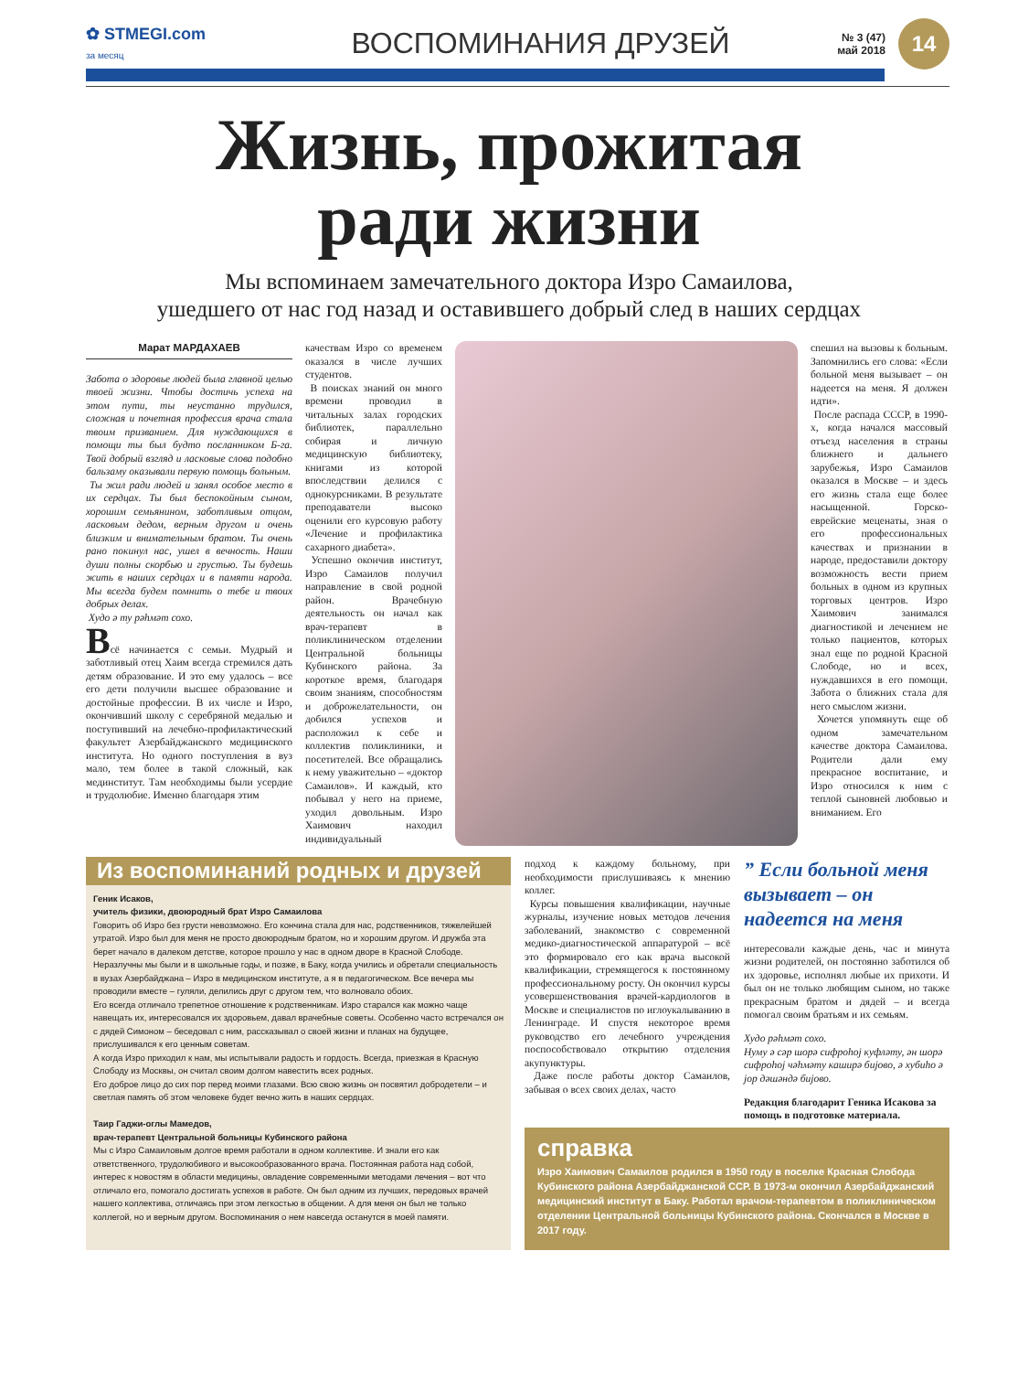✿ STMEGI.com
за месяц
ВОСПОМИНАНИЯ ДРУЗЕЙ
№ 3 (47)
май 2018
14
Жизнь, прожитая
ради жизни
Мы вспоминаем замечательного доктора Изро Самаилова,
ушедшего от нас год назад и оставившего добрый след в наших сердцах
Марат МАРДАХАЕВ
Забота о здоровье людей была главной целью твоей жизни. Чтобы достичь успеха на этом пути, ты неустанно трудился, сложная и почетная профессия врача стала твоим призванием. Для нуждающихся в помощи ты был будто посланником Б-га. Твой добрый взгляд и ласковые слова подобно бальзаму оказывали первую помощь больным.
Ты жил ради людей и занял особое место в их сердцах. Ты был беспокойным сыном, хорошим семьянином, заботливым отцом, ласковым дедом, верным другом и очень близким и внимательным братом. Ты очень рано покинул нас, ушел в вечность. Наши души полны скорбью и грустью. Ты будешь жить в наших сердцах и в памяти народа. Мы всегда будем помнить о тебе и твоих добрых делах.
Худо ә ту рәһмәт сохо.
Всё начинается с семьи. Мудрый и заботливый отец Хаим всегда стремился дать детям образование. И это ему удалось – все его дети получили высшее образование и достойные профессии. В их числе и Изро, окончивший школу с серебряной медалью и поступивший на лечебно-профилактический факультет Азербайджанского медицинского института. Но одного поступления в вуз мало, тем более в такой сложный, как мединститут. Там необходимы были усердие и трудолюбие. Именно благодаря этим
качествам Изро со временем оказался в числе лучших студентов.
В поисках знаний он много времени проводил в читальных залах городских библиотек, параллельно собирая и личную медицинскую библиотеку, книгами из которой впоследствии делился с однокурсниками. В результате преподаватели высоко оценили его курсовую работу «Лечение и профилактика сахарного диабета».
Успешно окончив институт, Изро Самаилов получил направление в свой родной район. Врачебную деятельность он начал как врач-терапевт в поликлиническом отделении Центральной больницы Кубинского района. За короткое время, благодаря своим знаниям, способностям и доброжелательности, он добился успехов и расположил к себе и коллектив поликлиники, и посетителей. Все обращались к нему уважительно – «доктор Самаилов». И каждый, кто побывал у него на приеме, уходил довольным. Изро Хаимович находил индивидуальный
спешил на вызовы к больным. Запомнились его слова: «Если больной меня вызывает – он надеется на меня. Я должен идти».
После распада СССР, в 1990-х, когда начался массовый отъезд населения в страны ближнего и дальнего зарубежья, Изро Самаилов оказался в Москве – и здесь его жизнь стала еще более насыщенной. Горско-еврейские меценаты, зная о его профессиональных качествах и признании в народе, предоставили доктору возможность вести прием больных в одном из крупных торговых центров. Изро Хаимович занимался диагностикой и лечением не только пациентов, которых знал еще по родной Красной Слободе, но и всех, нуждавшихся в его помощи. Забота о ближних стала для него смыслом жизни.
Хочется упомянуть еще об одном замечательном качестве доктора Самаилова. Родители дали ему прекрасное воспитание, и Изро относился к ним с теплой сыновней любовью и вниманием. Его
Из воспоминаний родных и друзей
Геник Исаков,
учитель физики, двоюродный брат Изро Самаилова
Говорить об Изро без грусти невозможно. Его кончина стала для нас, родственников, тяжелейшей утратой. Изро был для меня не просто двоюродным братом, но и хорошим другом. И дружба эта берет начало в далеком детстве, которое прошло у нас в одном дворе в Красной Слободе. Неразлучны мы были и в школьные годы, и позже, в Баку, когда учились и обретали специальность в вузах Азербайджана – Изро в медицинском институте, а я в педагогическом. Все вечера мы проводили вместе – гуляли, делились друг с другом тем, что волновало обоих.
Его всегда отличало трепетное отношение к родственникам. Изро старался как можно чаще навещать их, интересовался их здоровьем, давал врачебные советы. Особенно часто встречался он с дядей Симоном – беседовал с ним, рассказывал о своей жизни и планах на будущее, прислушивался к его ценным советам.
А когда Изро приходил к нам, мы испытывали радость и гордость. Всегда, приезжая в Красную Слободу из Москвы, он считал своим долгом навестить всех родных.
Его доброе лицо до сих пор перед моими глазами. Всю свою жизнь он посвятил добродетели – и светлая память об этом человеке будет вечно жить в наших сердцах.
Таир Гаджи-оглы Мамедов,
врач-терапевт Центральной больницы Кубинского района
Мы с Изро Самаиловым долгое время работали в одном коллективе. И знали его как ответственного, трудолюбивого и высокообразованного врача. Постоянная работа над собой, интерес к новостям в области медицины, овладение современными методами лечения – вот что отличало его, помогало достигать успехов в работе. Он был одним из лучших, передовых врачей нашего коллектива, отличаясь при этом легкостью в общении. А для меня он был не только коллегой, но и верным другом. Воспоминания о нем навсегда останутся в моей памяти.
подход к каждому больному, при необходимости прислушиваясь к мнению коллег.
Курсы повышения квалификации, научные журналы, изучение новых методов лечения заболеваний, знакомство с современной медико-диагностической аппаратурой – всё это формировало его как врача высокой квалификации, стремящегося к постоянному профессиональному росту. Он окончил курсы усовершенствования врачей-кардиологов в Москве и специалистов по иглоукалыванию в Ленинграде. И спустя некоторое время руководство его лечебного учреждения поспособствовало открытию отделения акупунктуры.
Даже после работы доктор Самаилов, забывая о всех своих делах, часто
” Если больной меня вызывает – он надеется на меня
интересовали каждые день, час и минута жизни родителей, он постоянно заботился об их здоровье, исполнял любые их прихоти. И был он не только любящим сыном, но также прекрасным братом и дядей – и всегда помогал своим братьям и их семьям.
Худо рәһмәт сохо.
Нуму ә сәр шорә сифроһој куфләту, ән шорә сифроһој чәһмәту каширә бијово, ә хубиһо ә јор дәшәндә бијово.
Редакция благодарит Геника Исакова за помощь в подготовке материала.
справка
Изро Хаимович Самаилов родился в 1950 году в поселке Красная Слобода Кубинского района Азербайджанской ССР. В 1973-м окончил Азербайджанский медицинский институт в Баку. Работал врачом-терапевтом в поликлиническом отделении Центральной больницы Кубинского района. Скончался в Москве в 2017 году.